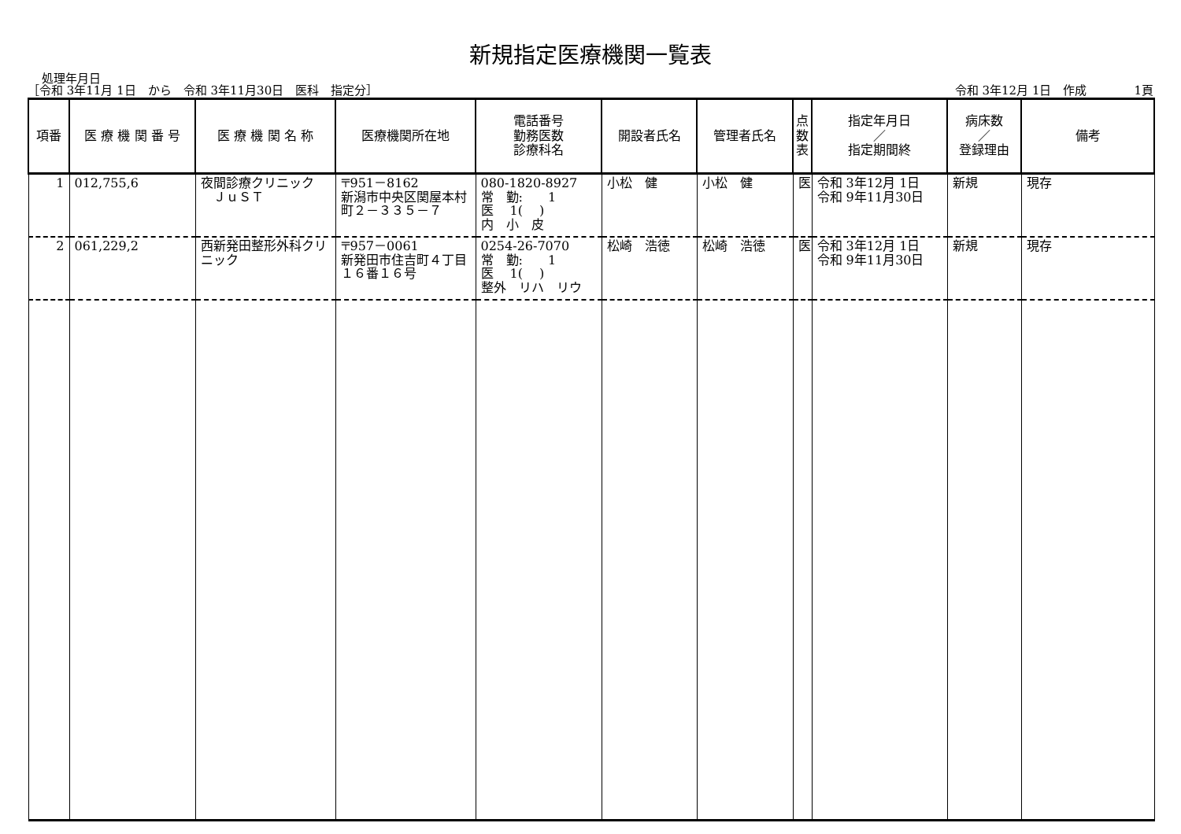新規指定医療機関一覧表
処理年月日
［令和 3年11月 1日　から　令和 3年11月30日　医科　指定分］ 令和 3年12月 1日　作成　　　　1頁
| 項番 | 医 療 機 関 番 号 | 医 療 機 関 名 称 | 医療機関所在地 | 電話番号 勤務医数 診療科名 | 開設者氏名 | 管理者氏名 | 点 数 表 | 指定年月日 ／ 指定期間終 | 病床数 ／ 登録理由 | 備考 |
| --- | --- | --- | --- | --- | --- | --- | --- | --- | --- | --- |
| 1 | 012,755,6 | 夜間診療クリニック ＪｕＳＴ | 〒951－8162 新潟市中央区関屋本村町２－３３５－７ | 080-1820-8927 常 勤: 1 医 1( ) 内 小 皮 | 小松 健 | 小松 健 | 医 | 令和 3年12月 1日 令和 9年11月30日 | 新規 | 現存 |
| 2 | 061,229,2 | 西新発田整形外科クリニック | 〒957－0061 新発田市住吉町４丁目１６番１６号 | 0254-26-7070 常 勤: 1 医 1( ) 整外 リハ リウ | 松崎 浩徳 | 松崎 浩徳 | 医 | 令和 3年12月 1日 令和 9年11月30日 | 新規 | 現存 |